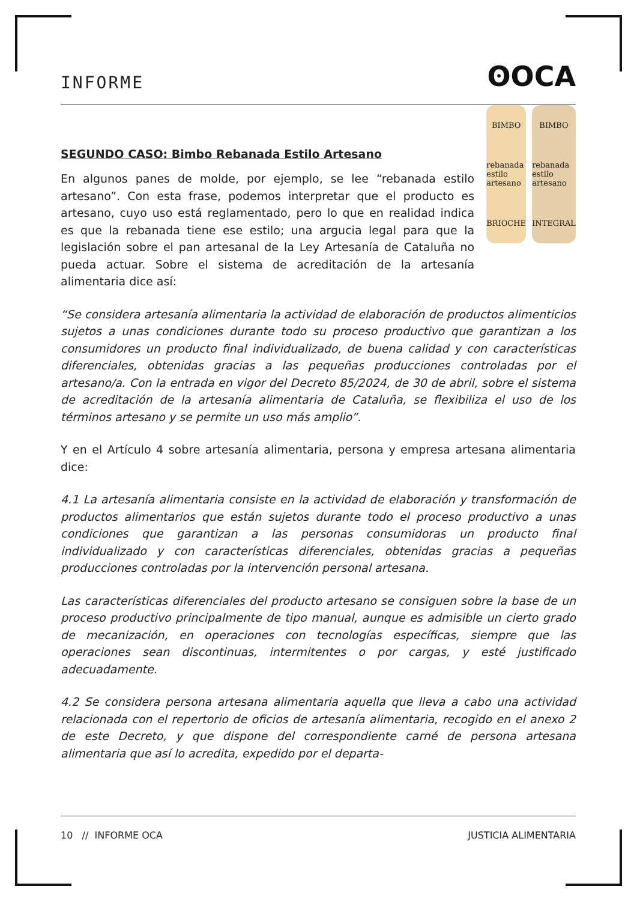INFORME ʘOCA
SEGUNDO CASO: Bimbo Rebanada Estilo Artesano
En algunos panes de molde, por ejemplo, se lee “rebanada estilo artesano”. Con esta frase, podemos interpretar que el producto es artesano, cuyo uso está reglamentado, pero lo que en realidad indica es que la rebanada tiene ese estilo; una argucia legal para que la legislación sobre el pan artesanal de la Ley Artesanía de Cataluña no pueda actuar. Sobre el sistema de acreditación de la artesanía alimentaria dice así:
BIMBO
rebanada estilo artesano
BRIOCHE
BIMBO
rebanada estilo artesano
INTEGRAL
“Se considera artesanía alimentaria la actividad de elaboración de productos alimenticios sujetos a unas condiciones durante todo su proceso productivo que garantizan a los consumidores un producto final individualizado, de buena calidad y con características diferenciales, obtenidas gracias a las pequeñas producciones controladas por el artesano/a. Con la entrada en vigor del Decreto 85/2024, de 30 de abril, sobre el sistema de acreditación de la artesanía alimentaria de Cataluña, se flexibiliza el uso de los términos artesano y se permite un uso más amplio”.
Y en el Artículo 4 sobre artesanía alimentaria, persona y empresa artesana alimentaria dice:
4.1 La artesanía alimentaria consiste en la actividad de elaboración y transformación de productos alimentarios que están sujetos durante todo el proceso productivo a unas condiciones que garantizan a las personas consumidoras un producto final individualizado y con características diferenciales, obtenidas gracias a pequeñas producciones controladas por la intervención personal artesana.
Las características diferenciales del producto artesano se consiguen sobre la base de un proceso productivo principalmente de tipo manual, aunque es admisible un cierto grado de mecanización, en operaciones con tecnologías específicas, siempre que las operaciones sean discontinuas, intermitentes o por cargas, y esté justificado adecuadamente.
4.2 Se considera persona artesana alimentaria aquella que lleva a cabo una actividad relacionada con el repertorio de oficios de artesanía alimentaria, recogido en el anexo 2 de este Decreto, y que dispone del correspondiente carné de persona artesana alimentaria que así lo acredita, expedido por el departa-
10 // INFORME OCA JUSTICIA ALIMENTARIA